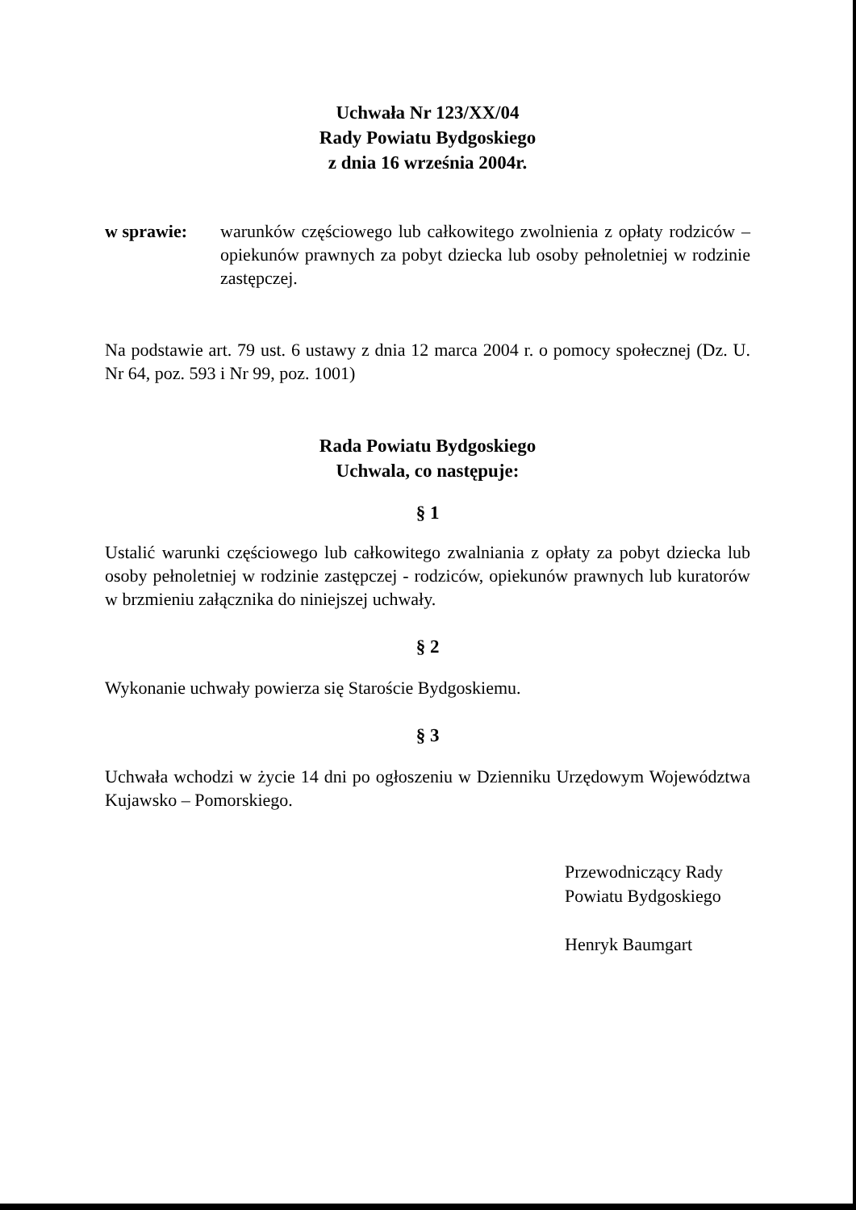Uchwała Nr 123/XX/04
Rady Powiatu Bydgoskiego
z dnia 16 września 2004r.
w sprawie: warunków częściowego lub całkowitego zwolnienia z opłaty rodziców – opiekunów prawnych za pobyt dziecka lub osoby pełnoletniej w rodzinie zastępczej.
Na podstawie art. 79 ust. 6 ustawy z dnia 12 marca 2004 r. o pomocy społecznej (Dz. U. Nr 64, poz. 593 i Nr 99, poz. 1001)
Rada Powiatu Bydgoskiego
Uchwala, co następuje:
§ 1
Ustalić warunki częściowego lub całkowitego zwalniania z opłaty za pobyt dziecka lub osoby pełnoletniej w rodzinie zastępczej - rodziców, opiekunów prawnych lub kuratorów w brzmieniu załącznika do niniejszej uchwały.
§ 2
Wykonanie uchwały powierza się Staroście Bydgoskiemu.
§ 3
Uchwała wchodzi w życie 14 dni po ogłoszeniu w Dzienniku Urzędowym Województwa Kujawsko – Pomorskiego.
Przewodniczący Rady
Powiatu Bydgoskiego
Henryk Baumgart